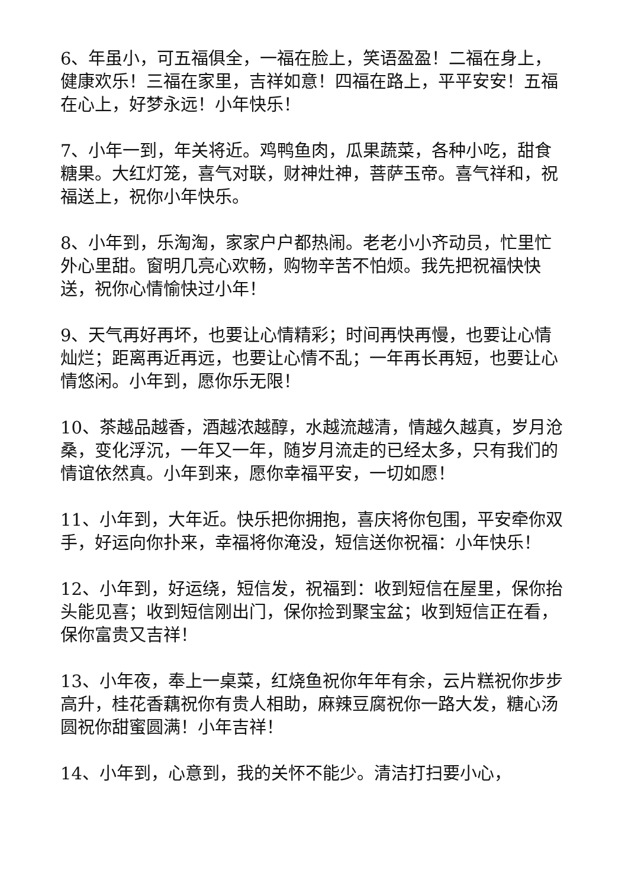6、年虽小，可五福俱全，一福在脸上，笑语盈盈！二福在身上，健康欢乐！三福在家里，吉祥如意！四福在路上，平平安安！五福在心上，好梦永远！小年快乐！
7、小年一到，年关将近。鸡鸭鱼肉，瓜果蔬菜，各种小吃，甜食糖果。大红灯笼，喜气对联，财神灶神，菩萨玉帝。喜气祥和，祝福送上，祝你小年快乐。
8、小年到，乐淘淘，家家户户都热闹。老老小小齐动员，忙里忙外心里甜。窗明几亮心欢畅，购物辛苦不怕烦。我先把祝福快快送，祝你心情愉快过小年！
9、天气再好再坏，也要让心情精彩；时间再快再慢，也要让心情灿烂；距离再近再远，也要让心情不乱；一年再长再短，也要让心情悠闲。小年到，愿你乐无限！
10、茶越品越香，酒越浓越醇，水越流越清，情越久越真，岁月沧桑，变化浮沉，一年又一年，随岁月流走的已经太多，只有我们的情谊依然真。小年到来，愿你幸福平安，一切如愿！
11、小年到，大年近。快乐把你拥抱，喜庆将你包围，平安牵你双手，好运向你扑来，幸福将你淹没，短信送你祝福：小年快乐！
12、小年到，好运绕，短信发，祝福到：收到短信在屋里，保你抬头能见喜；收到短信刚出门，保你捡到聚宝盆；收到短信正在看，保你富贵又吉祥！
13、小年夜，奉上一桌菜，红烧鱼祝你年年有余，云片糕祝你步步高升，桂花香藕祝你有贵人相助，麻辣豆腐祝你一路大发，糖心汤圆祝你甜蜜圆满！小年吉祥！
14、小年到，心意到，我的关怀不能少。清洁打扫要小心，